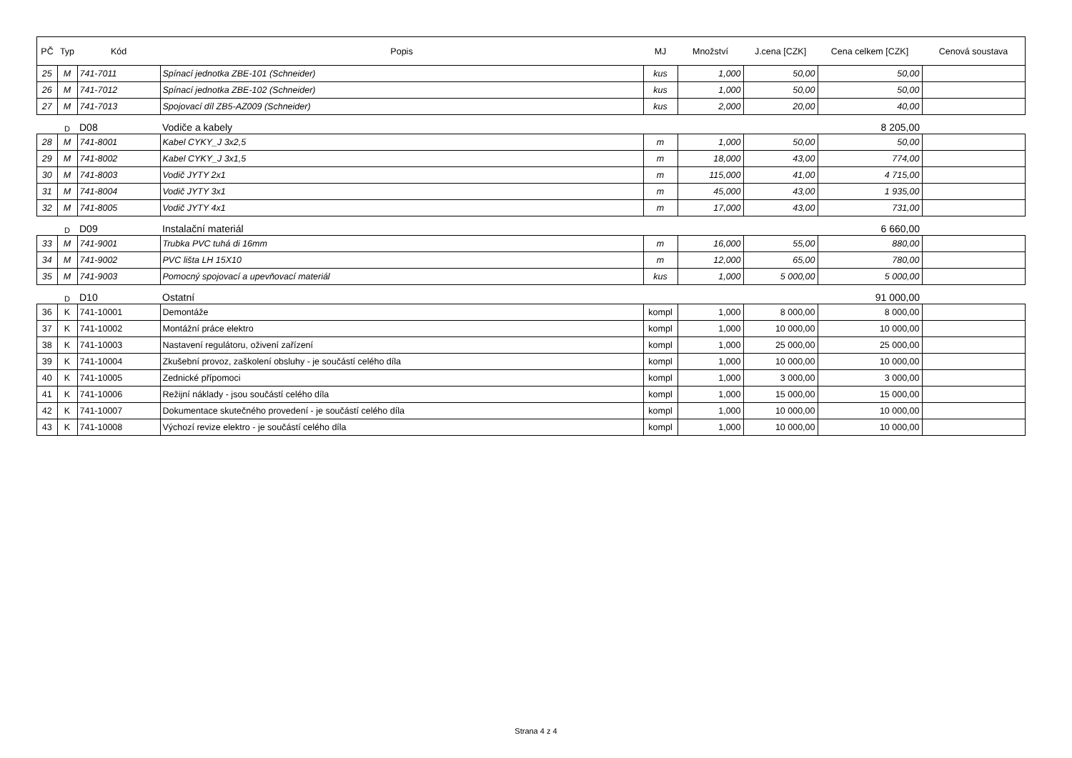| PČ | Typ | Kód | Popis | MJ | Množství | J.cena [CZK] | Cena celkem [CZK] | Cenová soustava |
| --- | --- | --- | --- | --- | --- | --- | --- | --- |
| 25 | M | 741-7011 | Spínací jednotka ZBE-101 (Schneider) | kus | 1,000 | 50,00 | 50,00 | |
| 26 | M | 741-7012 | Spínací jednotka ZBE-102 (Schneider) | kus | 1,000 | 50,00 | 50,00 | |
| 27 | M | 741-7013 | Spojovací díl ZB5-AZ009 (Schneider) | kus | 2,000 | 20,00 | 40,00 | |
| | D | D08 | Vodiče a kabely | | | | 8 205,00 | |
| 28 | M | 741-8001 | Kabel CYKY_J 3x2,5 | m | 1,000 | 50,00 | 50,00 | |
| 29 | M | 741-8002 | Kabel CYKY_J 3x1,5 | m | 18,000 | 43,00 | 774,00 | |
| 30 | M | 741-8003 | Vodič JYTY 2x1 | m | 115,000 | 41,00 | 4 715,00 | |
| 31 | M | 741-8004 | Vodič JYTY 3x1 | m | 45,000 | 43,00 | 1 935,00 | |
| 32 | M | 741-8005 | Vodič JYTY 4x1 | m | 17,000 | 43,00 | 731,00 | |
| | D | D09 | Instalační materiál | | | | 6 660,00 | |
| 33 | M | 741-9001 | Trubka PVC tuhá di 16mm | m | 16,000 | 55,00 | 880,00 | |
| 34 | M | 741-9002 | PVC lišta LH 15X10 | m | 12,000 | 65,00 | 780,00 | |
| 35 | M | 741-9003 | Pomocný spojovací a upevňovací materiál | kus | 1,000 | 5 000,00 | 5 000,00 | |
| | D | D10 | Ostatní | | | | 91 000,00 | |
| 36 | K | 741-10001 | Demontáže | kompl | 1,000 | 8 000,00 | 8 000,00 | |
| 37 | K | 741-10002 | Montážní práce elektro | kompl | 1,000 | 10 000,00 | 10 000,00 | |
| 38 | K | 741-10003 | Nastavení regulátoru, oživení zařízení | kompl | 1,000 | 25 000,00 | 25 000,00 | |
| 39 | K | 741-10004 | Zkušební provoz, zaškolení obsluhy - je součástí celého díla | kompl | 1,000 | 10 000,00 | 10 000,00 | |
| 40 | K | 741-10005 | Zednické přípomoci | kompl | 1,000 | 3 000,00 | 3 000,00 | |
| 41 | K | 741-10006 | Režijní náklady - jsou součástí celého díla | kompl | 1,000 | 15 000,00 | 15 000,00 | |
| 42 | K | 741-10007 | Dokumentace skutečného provedení - je součástí celého díla | kompl | 1,000 | 10 000,00 | 10 000,00 | |
| 43 | K | 741-10008 | Výchozí revize elektro - je součástí celého díla | kompl | 1,000 | 10 000,00 | 10 000,00 | |
Strana 4 z 4